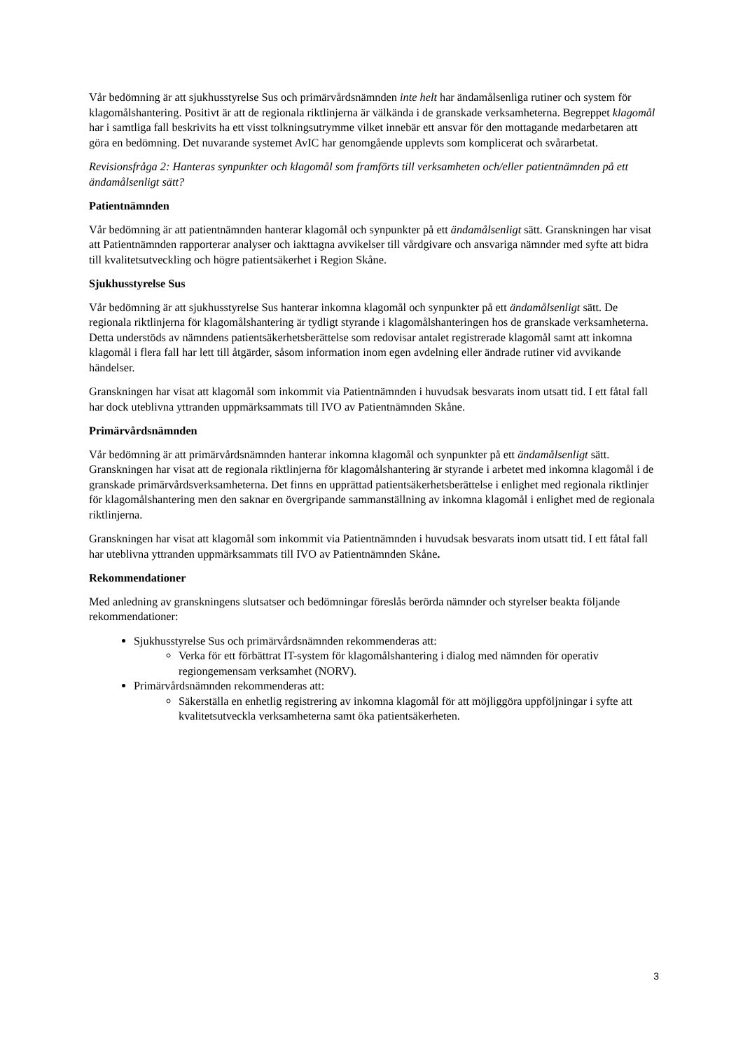Vår bedömning är att sjukhusstyrelse Sus och primärvårdsnämnden inte helt har ändamålsenliga rutiner och system för klagomålshantering. Positivt är att de regionala riktlinjerna är välkända i de granskade verksamheterna. Begreppet klagomål har i samtliga fall beskrivits ha ett visst tolkningsutrymme vilket innebär ett ansvar för den mottagande medarbetaren att göra en bedömning. Det nuvarande systemet AvIC har genomgående upplevts som komplicerat och svårarbetat.
Revisionsfråga 2: Hanteras synpunkter och klagomål som framförts till verksamheten och/eller patientnämnden på ett ändamålsenligt sätt?
Patientnämnden
Vår bedömning är att patientnämnden hanterar klagomål och synpunkter på ett ändamålsenligt sätt. Granskningen har visat att Patientnämnden rapporterar analyser och iakttagna avvikelser till vårdgivare och ansvariga nämnder med syfte att bidra till kvalitetsutveckling och högre patientsäkerhet i Region Skåne.
Sjukhusstyrelse Sus
Vår bedömning är att sjukhusstyrelse Sus hanterar inkomna klagomål och synpunkter på ett ändamålsenligt sätt. De regionala riktlinjerna för klagomålshantering är tydligt styrande i klagomålshanteringen hos de granskade verksamheterna. Detta understöds av nämndens patientsäkerhetsberättelse som redovisar antalet registrerade klagomål samt att inkomna klagomål i flera fall har lett till åtgärder, såsom information inom egen avdelning eller ändrade rutiner vid avvikande händelser.
Granskningen har visat att klagomål som inkommit via Patientnämnden i huvudsak besvarats inom utsatt tid. I ett fåtal fall har dock uteblivna yttranden uppmärksammats till IVO av Patientnämnden Skåne.
Primärvårdsnämnden
Vår bedömning är att primärvårdsnämnden hanterar inkomna klagomål och synpunkter på ett ändamålsenligt sätt. Granskningen har visat att de regionala riktlinjerna för klagomålshantering är styrande i arbetet med inkomna klagomål i de granskade primärvårdsverksamheterna. Det finns en upprättad patientsäkerhetsberättelse i enlighet med regionala riktlinjer för klagomålshantering men den saknar en övergripande sammanställning av inkomna klagomål i enlighet med de regionala riktlinjerna.
Granskningen har visat att klagomål som inkommit via Patientnämnden i huvudsak besvarats inom utsatt tid. I ett fåtal fall har uteblivna yttranden uppmärksammats till IVO av Patientnämnden Skåne.
Rekommendationer
Med anledning av granskningens slutsatser och bedömningar föreslås berörda nämnder och styrelser beakta följande rekommendationer:
Sjukhusstyrelse Sus och primärvårdsnämnden rekommenderas att:
Verka för ett förbättrat IT-system för klagomålshantering i dialog med nämnden för operativ regiongemensam verksamhet (NORV).
Primärvårdsnämnden rekommenderas att:
Säkerställa en enhetlig registrering av inkomna klagomål för att möjliggöra uppföljningar i syfte att kvalitetsutveckla verksamheterna samt öka patientsäkerheten.
3